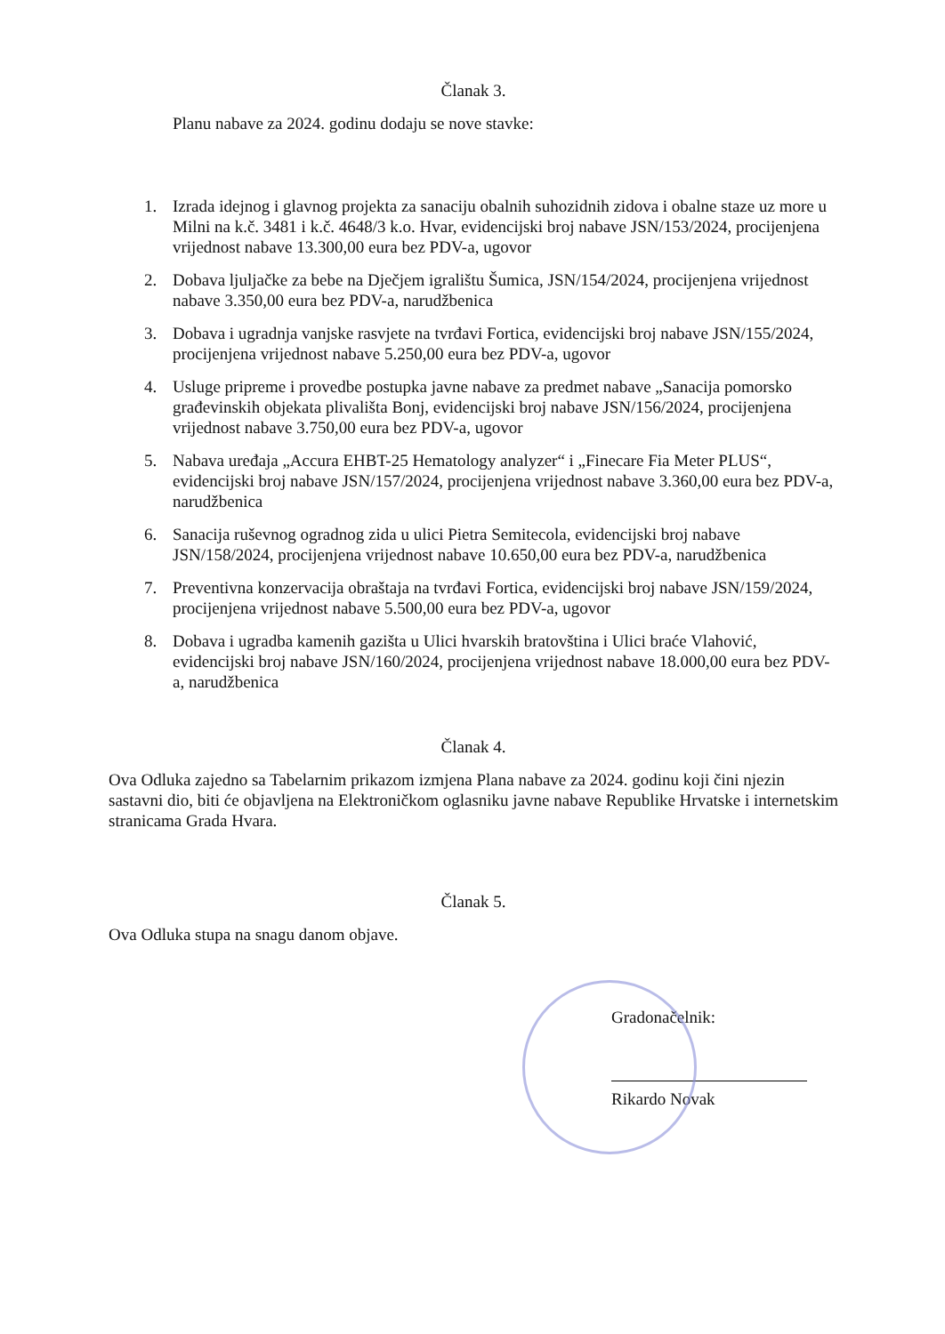Članak 3.
Planu nabave za 2024. godinu dodaju se nove stavke:
1. Izrada idejnog i glavnog projekta za sanaciju obalnih suhozidnih zidova i obalne staze uz more u Milni na k.č. 3481 i k.č. 4648/3 k.o. Hvar, evidencijski broj nabave JSN/153/2024, procijenjena vrijednost nabave 13.300,00 eura bez PDV-a, ugovor
2. Dobava ljuljačke za bebe na Dječjem igralištu Šumica, JSN/154/2024, procijenjena vrijednost nabave 3.350,00 eura bez PDV-a, narudžbenica
3. Dobava i ugradnja vanjske rasvjete na tvrđavi Fortica, evidencijski broj nabave JSN/155/2024, procijenjena vrijednost nabave 5.250,00 eura bez PDV-a, ugovor
4. Usluge pripreme i provedbe postupka javne nabave za predmet nabave „Sanacija pomorsko građevinskih objekata plivališta Bonj, evidencijski broj nabave JSN/156/2024, procijenjena vrijednost nabave 3.750,00 eura bez PDV-a, ugovor
5. Nabava uređaja „Accura EHBT-25 Hematology analyzer“ i „Finecare Fia Meter PLUS“, evidencijski broj nabave JSN/157/2024, procijenjena vrijednost nabave 3.360,00 eura bez PDV-a, narudžbenica
6. Sanacija ruševnog ogradnog zida u ulici Pietra Semitecola, evidencijski broj nabave JSN/158/2024, procijenjena vrijednost nabave 10.650,00 eura bez PDV-a, narudžbenica
7. Preventivna konzervacija obraštaja na tvrđavi Fortica, evidencijski broj nabave JSN/159/2024, procijenjena vrijednost nabave 5.500,00 eura bez PDV-a, ugovor
8. Dobava i ugradba kamenih gazišta u Ulici hvarskih bratovština i Ulici braće Vlahović, evidencijski broj nabave JSN/160/2024, procijenjena vrijednost nabave 18.000,00 eura bez PDV-a, narudžbenica
Članak 4.
Ova Odluka zajedno sa Tabelarnim prikazom izmjena Plana nabave za 2024. godinu koji čini njezin sastavni dio, biti će objavljena na Elektroničkom oglasniku javne nabave Republike Hrvatske i internetskim stranicama Grada Hvara.
Članak 5.
Ova Odluka stupa na snagu danom objave.
Gradonačelnik:
Rikardo Novak